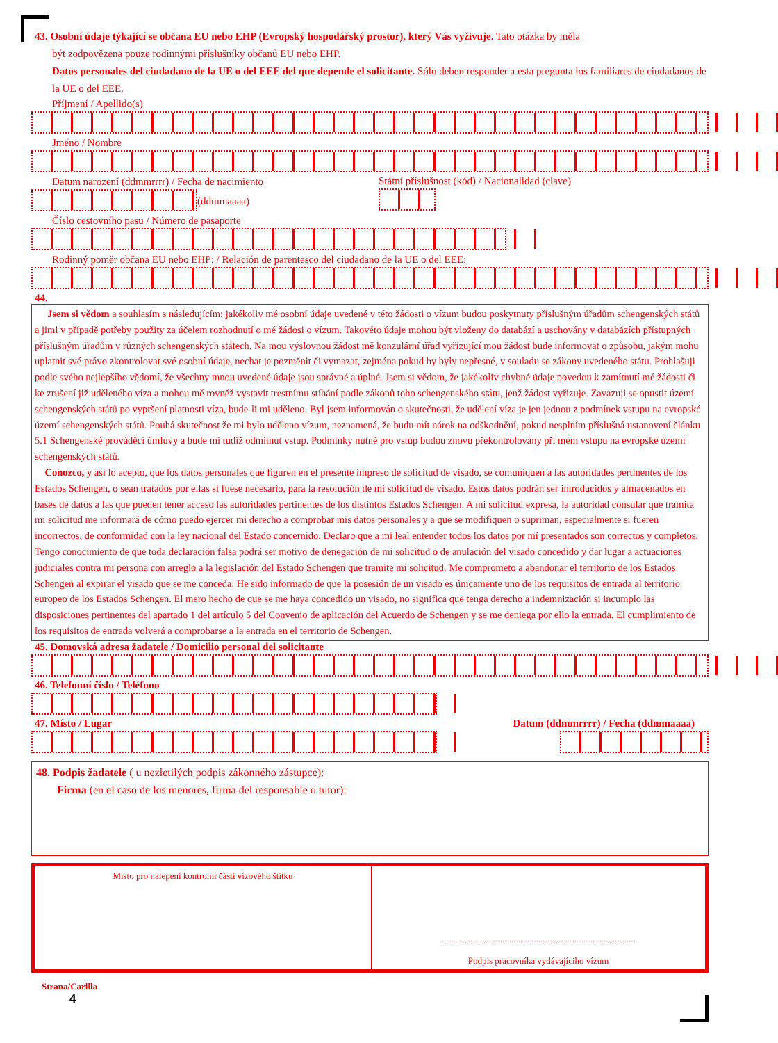43. Osobní údaje týkající se občana EU nebo EHP (Evropský hospodářský prostor), který Vás vyživuje. Tato otázka by měla
být zodpovězena pouze rodinnými příslušníky občanů EU nebo EHP.
Datos personales del ciudadano de la UE o del EEE del que depende el solicitante. Sólo deben responder a esta pregunta los familiares de ciudadanos de la UE o del EEE.
Příjmení / Apellido(s)
Jméno / Nombre
Datum narození (ddmmrrrr) / Fecha de nacimiento
(ddmmaaaa)
Státní příslušnost (kód) / Nacionalidad (clave)
Číslo cestovního pasu / Número de pasaporte
Rodinný poměr občana EU nebo EHP: / Relación de parentesco del ciudadano de la UE o del EEE:
44.
Jsem si vědom a souhlasím s následujícím: jakékoliv mé osobní údaje uvedené v této žádosti o vízum budou poskytnuty příslušným úřadům schengenských států a jimi v případě potřeby použity za účelem rozhodnutí o mé žádosi o vízum. Takovéto údaje mohou být vloženy do databází a uschovány v databázích přístupných příslušným úřadům v různých schengenských státech. Na mou výslovnou žádost mě konzulární úřad vyřizující mou žádost bude informovat o způsobu, jakým mohu uplatnit své právo zkontrolovat své osobní údaje, nechat je pozměnit či vymazat, zejména pokud by byly nepřesné, v souladu se zákony uvedeného státu. Prohlašuji podle svého nejlepšího vědomí, že všechny mnou uvedené údaje jsou správné a úplné. Jsem si vědom, že jakékoliv chybné údaje povedou k zamítnutí mé žádosti či ke zrušení již uděleného víza a mohou mě rovněž vystavit trestnímu stíhání podle zákonů toho schengenského státu, jenž žádost vyřizuje. Zavazuji se opustit území schengenských států po vypršení platnosti víza, bude-li mi uděleno. Byl jsem informován o skutečnosti, že udělení víza je jen jednou z podmínek vstupu na evropské území schengenských států. Pouhá skutečnost že mi bylo uděleno vízum, neznamená, že budu mít nárok na odškodnění, pokud nesplním příslušná ustanovení článku 5.1 Schengenské prováděcí úmluvy a bude mi tudíž odmítnut vstup. Podmínky nutné pro vstup budou znovu překontrolovány při mém vstupu na evropské území schengenských států.
Conozco, y así lo acepto, que los datos personales que figuren en el presente impreso de solicitud de visado, se comuniquen a las autoridades pertinentes de los Estados Schengen, o sean tratados por ellas si fuese necesario, para la resolución de mi solicitud de visado. Estos datos podrán ser introducidos y almacenados en bases de datos a las que pueden tener acceso las autoridades pertinentes de los distintos Estados Schengen. A mi solicitud expresa, la autoridad consular que tramita mi solicitud me informará de cómo puedo ejercer mi derecho a comprobar mis datos personales y a que se modifiquen o supriman, especialmente si fueren incorrectos, de conformidad con la ley nacional del Estado concernido. Declaro que a mi leal entender todos los datos por mí presentados son correctos y completos. Tengo conocimiento de que toda declaración falsa podrá ser motivo de denegación de mi solicitud o de anulación del visado concedido y dar lugar a actuaciones judiciales contra mi persona con arreglo a la legislación del Estado Schengen que tramite mi solicitud. Me comprometo a abandonar el territorio de los Estados Schengen al expirar el visado que se me conceda. He sido informado de que la posesión de un visado es únicamente uno de los requisitos de entrada al territorio europeo de los Estados Schengen. El mero hecho de que se me haya concedido un visado, no significa que tenga derecho a indemnización si incumplo las disposiciones pertinentes del apartado 1 del artículo 5 del Convenio de aplicación del Acuerdo de Schengen y se me deniega por ello la entrada. El cumplimiento de los requisitos de entrada volverá a comprobarse a la entrada en el territorio de Schengen.
45. Domovská adresa žadatele / Domicilio personal del solicitante
46. Telefonní číslo / Teléfono
47. Místo / Lugar Datum (ddmmrrrr) / Fecha (ddmmaaaa)
48. Podpis žadatele ( u nezletilých podpis zákonného zástupce):
Firma (en el caso de los menores, firma del responsable o tutor):
Místo pro nalepení kontrolní části vízového štítku
......................................................................................
Podpis pracovníka vydávajícího vízum
Strana/Carilla
4